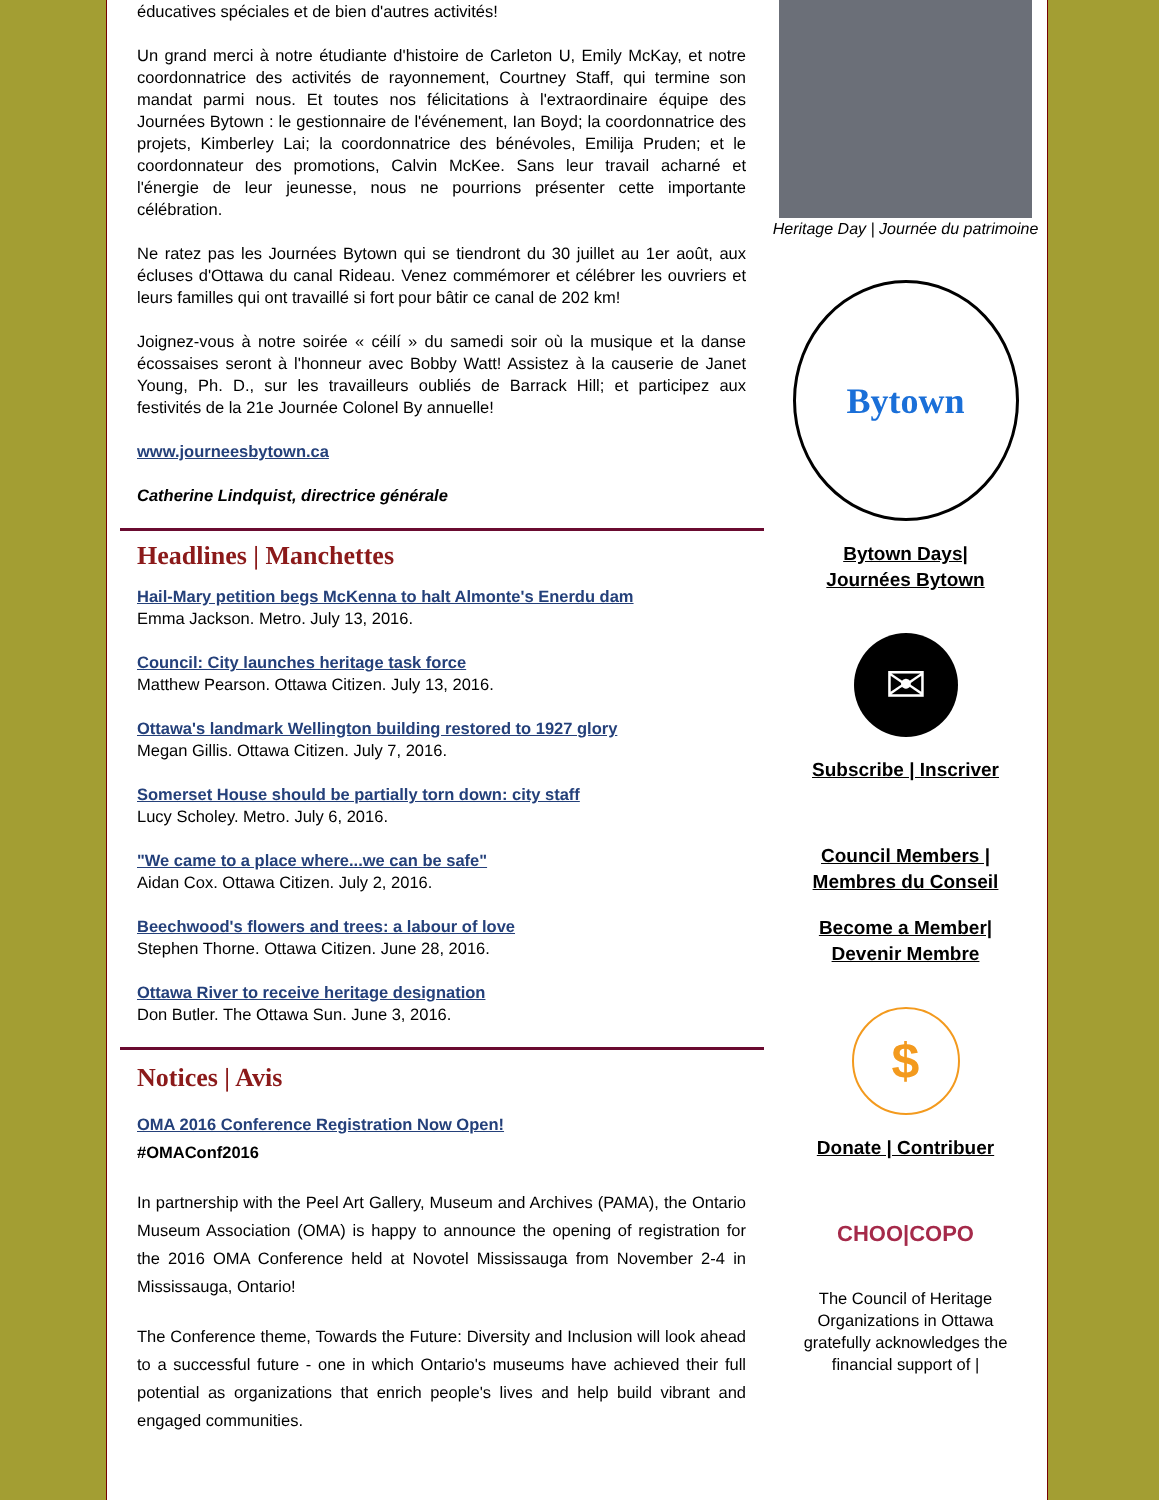éducatives spéciales et de bien d'autres activités!
Un grand merci à notre étudiante d'histoire de Carleton U, Emily McKay, et notre coordonnatrice des activités de rayonnement, Courtney Staff, qui termine son mandat parmi nous. Et toutes nos félicitations à l'extraordinaire équipe des Journées Bytown : le gestionnaire de l'événement, Ian Boyd; la coordonnatrice des projets, Kimberley Lai; la coordonnatrice des bénévoles, Emilija Pruden; et le coordonnateur des promotions, Calvin McKee. Sans leur travail acharné et l'énergie de leur jeunesse, nous ne pourrions présenter cette importante célébration.
Ne ratez pas les Journées Bytown qui se tiendront du 30 juillet au 1er août, aux écluses d'Ottawa du canal Rideau. Venez commémorer et célébrer les ouvriers et leurs familles qui ont travaillé si fort pour bâtir ce canal de 202 km!
Joignez-vous à notre soirée « céilí » du samedi soir où la musique et la danse écossaises seront à l'honneur avec Bobby Watt! Assistez à la causerie de Janet Young, Ph. D., sur les travailleurs oubliés de Barrack Hill; et participez aux festivités de la 21e Journée Colonel By annuelle!
www.journeesbytown.ca
Catherine Lindquist, directrice générale
Headlines | Manchettes
Hail-Mary petition begs McKenna to halt Almonte's Enerdu dam
Emma Jackson. Metro. July 13, 2016.
Council: City launches heritage task force
Matthew Pearson. Ottawa Citizen. July 13, 2016.
Ottawa's landmark Wellington building restored to 1927 glory
Megan Gillis. Ottawa Citizen. July 7, 2016.
Somerset House should be partially torn down: city staff
Lucy Scholey. Metro. July 6, 2016.
"We came to a place where...we can be safe"
Aidan Cox. Ottawa Citizen. July 2, 2016.
Beechwood's flowers and trees: a labour of love
Stephen Thorne. Ottawa Citizen. June 28, 2016.
Ottawa River to receive heritage designation
Don Butler. The Ottawa Sun. June 3, 2016.
Notices | Avis
OMA 2016 Conference Registration Now Open!
#OMAConf2016
In partnership with the Peel Art Gallery, Museum and Archives (PAMA), the Ontario Museum Association (OMA) is happy to announce the opening of registration for the 2016 OMA Conference held at Novotel Mississauga from November 2-4 in Mississauga, Ontario!
The Conference theme, Towards the Future: Diversity and Inclusion will look ahead to a successful future - one in which Ontario's museums have achieved their full potential as organizations that enrich people's lives and help build vibrant and engaged communities.
Heritage Day | Journée du patrimoine
Bytown
Bytown Days|
Journées Bytown
✉
Subscribe | Inscriver
Council Members |
Membres du Conseil
Become a Member|
Devenir Membre
$
Donate | Contribuer
CHOO|COPO
The Council of Heritage Organizations in Ottawa gratefully acknowledges the financial support of |